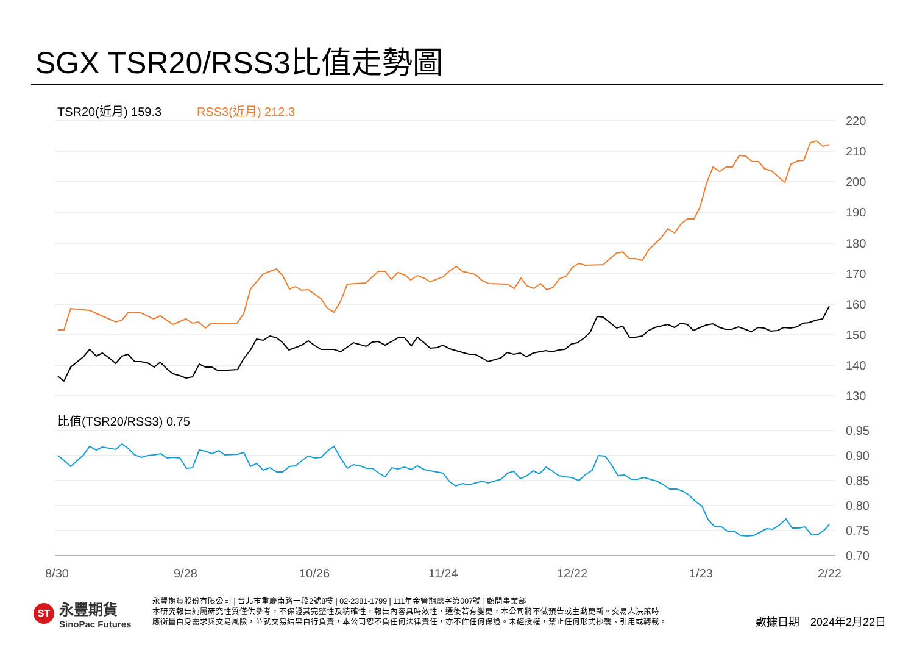SGX TSR20/RSS3比值走勢圖
220
210
200
190
180
170
160
150
140
130
0.95
0.90
0.85
0.80
0.75
0.70
8/30
9/28
10/26
11/24
12/22
1/23
2/22
TSR20(近月) 159.3
RSS3(近月) 212.3
比值(TSR20/RSS3) 0.75
ST
永豐期貨
SinoPac Futures
永豐期貨股份有限公司 | 台北市重慶南路一段2號8樓 | 02-2381-1799 | 111年金管期總字第007號 | 顧問事業部
本研究報告純屬研究性質僅供參考，不保證其完整性及精確性，報告內容具時效性，遷後若有變更，本公司將不做預告或主動更新。交易人決策時
應衡量自身需求與交易風險，並就交易結果自行負責，本公司恕不負任何法律責任，亦不作任何保證。未經授權，禁止任何形式抄襲、引用或轉載。
數據日期　2024年2月22日